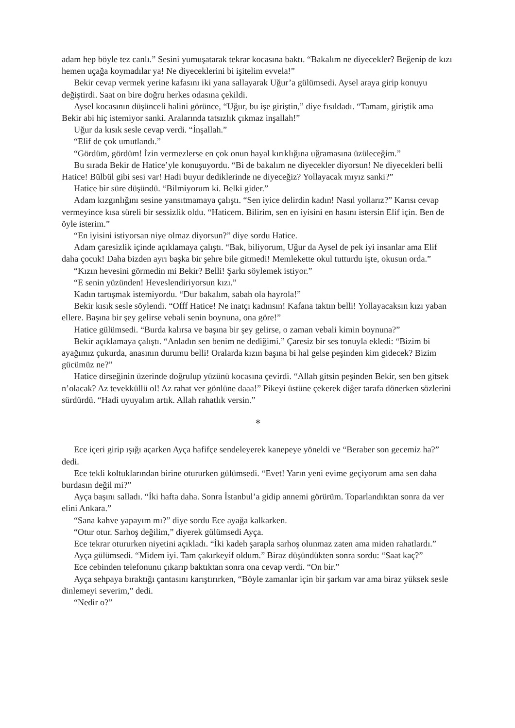adam hep böyle tez canlı.” Sesini yumuşatarak tekrar kocasına baktı. “Bakalım ne diyecekler? Beğenip de kızı hemen uçağa koymadılar ya! Ne diyeceklerini bi işitelim evvela!”
Bekir cevap vermek yerine kafasını iki yana sallayarak Uğur’a gülümsedi. Aysel araya girip konuyu değiştirdi. Saat on bire doğru herkes odasına çekildi.
Aysel kocasının düşünceli halini görünce, “Uğur, bu işe giriştin,” diye fısıldadı. “Tamam, giriştik ama Bekir abi hiç istemiyor sanki. Aralarında tatsızlık çıkmaz inşallah!”
Uğur da kısık sesle cevap verdi. “İnşallah.”
“Elif de çok umutlandı.”
“Gördüm, gördüm! İzin vermezlerse en çok onun hayal kırıklığına uğramasına üzüleceğim.”
Bu sırada Bekir de Hatice’yle konuşuyordu. “Bi de bakalım ne diyecekler diyorsun! Ne diyecekleri belli Hatice! Bülbül gibi sesi var! Hadi buyur dediklerinde ne diyeceğiz? Yollayacak mıyız sanki?”
Hatice bir süre düşündü. “Bilmiyorum ki. Belki gider.”
Adam kızgınlığını sesine yansıtmamaya çalıştı. “Sen iyice delirdin kadın! Nasıl yollarız?” Karısı cevap vermeyince kısa süreli bir sessizlik oldu. “Haticem. Bilirim, sen en iyisini en hasını istersin Elif için. Ben de öyle isterim.”
“En iyisini istiyorsan niye olmaz diyorsun?” diye sordu Hatice.
Adam çaresizlik içinde açıklamaya çalıştı. “Bak, biliyorum, Uğur da Aysel de pek iyi insanlar ama Elif daha çocuk! Daha bizden ayrı başka bir şehre bile gitmedi! Memlekette okul tutturdu işte, okusun orda.”
“Kızın hevesini görmedin mi Bekir? Belli! Şarkı söylemek istiyor.”
“E senin yüzünden! Heveslendiriyorsun kızı.”
Kadın tartışmak istemiyordu. “Dur bakalım, sabah ola hayrola!”
Bekir kısık sesle söylendi. “Offf Hatice! Ne inatçı kadınsın! Kafana taktın belli! Yollayacaksın kızı yaban ellere. Başına bir şey gelirse vebali senin boynuna, ona göre!”
Hatice gülümsedi. “Burda kalırsa ve başına bir şey gelirse, o zaman vebali kimin boynuna?”
Bekir açıklamaya çalıştı. “Anladın sen benim ne dediğimi.” Çaresiz bir ses tonuyla ekledi: “Bizim bi ayağımız çukurda, anasının durumu belli! Oralarda kızın başına bi hal gelse peşinden kim gidecek? Bizim gücümüz ne?”
Hatice dirseğinin üzerinde doğrulup yüzünü kocasına çevirdi. “Allah gitsin peşinden Bekir, sen ben gitsek n’olacak? Az tevekküllü ol! Az rahat ver gönlüne daaa!” Pikeyi üstüne çekerek diğer tarafa dönerken sözlerini sürdürdü. “Hadi uyuyalım artık. Allah rahatlık versin.”
*
Ece içeri girip ışığı açarken Ayça hafifçe sendeleyerek kanepeye yöneldi ve “Beraber son gecemiz ha?” dedi.
Ece tekli koltuklarından birine otururken gülümsedi. “Evet! Yarın yeni evime geçiyorum ama sen daha burdasın değil mi?”
Ayça başını salladı. “İki hafta daha. Sonra İstanbul’a gidip annemi görürüm. Toparlandıktan sonra da ver elini Ankara.”
“Sana kahve yapayım mı?” diye sordu Ece ayağa kalkarken.
“Otur otur. Sarhoş değilim,” diyerek gülümsedi Ayça.
Ece tekrar otururken niyetini açıkladı. “İki kadeh şarapla sarhoş olunmaz zaten ama miden rahatlardı.”
Ayça gülümsedi. “Midem iyi. Tam çakırkeyif oldum.” Biraz düşündükten sonra sordu: “Saat kaç?”
Ece cebinden telefonunu çıkarıp baktıktan sonra ona cevap verdi. “On bir.”
Ayça sehpaya bıraktığı çantasını karıştırırken, “Böyle zamanlar için bir şarkım var ama biraz yüksek sesle dinlemeyi severim,” dedi.
“Nedir o?”